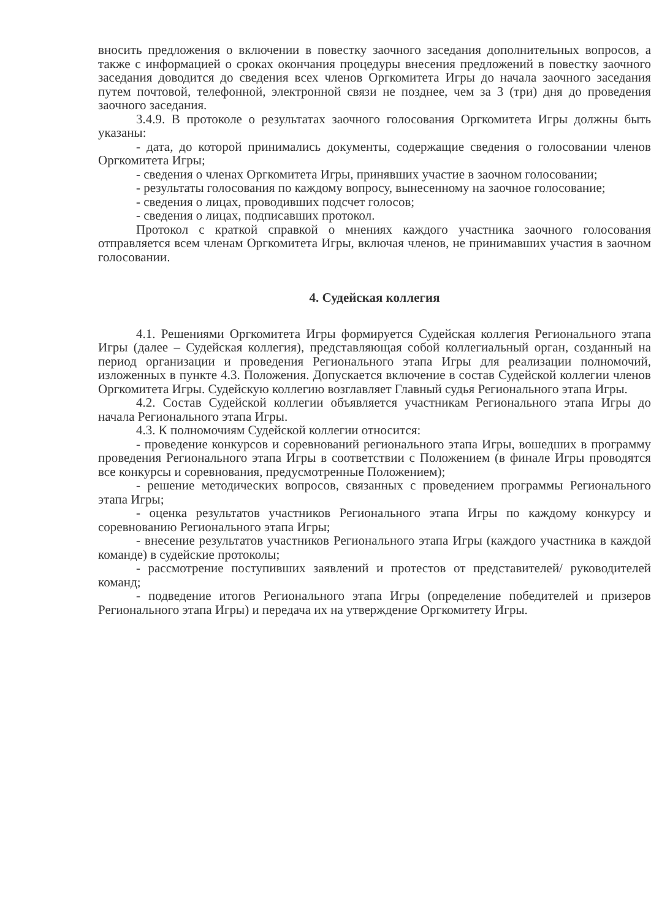вносить предложения о включении в повестку заочного заседания дополнительных вопросов, а также с информацией о сроках окончания процедуры внесения предложений в повестку заочного заседания доводится до сведения всех членов Оргкомитета Игры до начала заочного заседания путем почтовой, телефонной, электронной связи не позднее, чем за 3 (три) дня до проведения заочного заседания.
3.4.9. В протоколе о результатах заочного голосования Оргкомитета Игры должны быть указаны:
- дата, до которой принимались документы, содержащие сведения о голосовании членов Оргкомитета Игры;
- сведения о членах Оргкомитета Игры, принявших участие в заочном голосовании;
- результаты голосования по каждому вопросу, вынесенному на заочное голосование;
- сведения о лицах, проводивших подсчет голосов;
- сведения о лицах, подписавших протокол.
Протокол с краткой справкой о мнениях каждого участника заочного голосования отправляется всем членам Оргкомитета Игры, включая членов, не принимавших участия в заочном голосовании.
4. Судейская коллегия
4.1. Решениями Оргкомитета Игры формируется Судейская коллегия Регионального этапа Игры (далее – Судейская коллегия), представляющая собой коллегиальный орган, созданный на период организации и проведения Регионального этапа Игры для реализации полномочий, изложенных в пункте 4.3. Положения. Допускается включение в состав Судейской коллегии членов Оргкомитета Игры. Судейскую коллегию возглавляет Главный судья Регионального этапа Игры.
4.2. Состав Судейской коллегии объявляется участникам Регионального этапа Игры до начала Регионального этапа Игры.
4.3. К полномочиям Судейской коллегии относится:
- проведение конкурсов и соревнований регионального этапа Игры, вошедших в программу проведения Регионального этапа Игры в соответствии с Положением (в финале Игры проводятся все конкурсы и соревнования, предусмотренные Положением);
- решение методических вопросов, связанных с проведением программы Регионального этапа Игры;
- оценка результатов участников Регионального этапа Игры по каждому конкурсу и соревнованию Регионального этапа Игры;
- внесение результатов участников Регионального этапа Игры (каждого участника в каждой команде) в судейские протоколы;
- рассмотрение поступивших заявлений и протестов от представителей/ руководителей команд;
- подведение итогов Регионального этапа Игры (определение победителей и призеров Регионального этапа Игры) и передача их на утверждение Оргкомитету Игры.